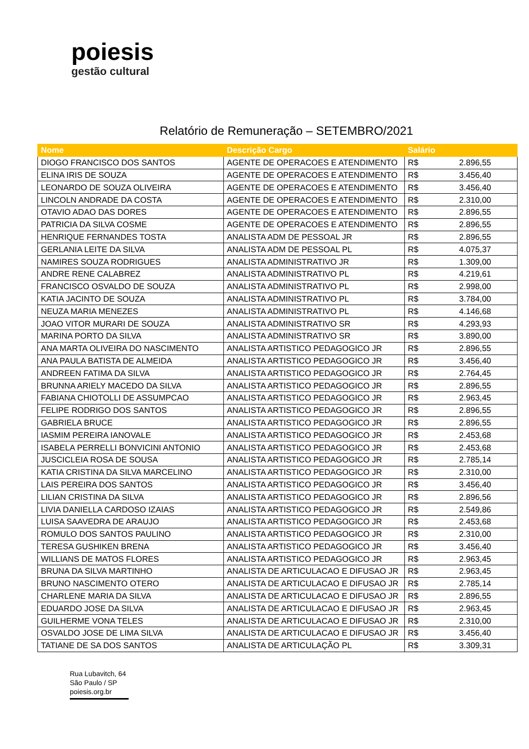poiesis
gestão cultural
Relatório de Remuneração – SETEMBRO/2021
| Nome | Descrição Cargo | Salário | |
| --- | --- | --- | --- |
| DIOGO FRANCISCO DOS SANTOS | AGENTE DE OPERACOES E ATENDIMENTO | R$ | 2.896,55 |
| ELINA IRIS DE SOUZA | AGENTE DE OPERACOES E ATENDIMENTO | R$ | 3.456,40 |
| LEONARDO DE SOUZA OLIVEIRA | AGENTE DE OPERACOES E ATENDIMENTO | R$ | 3.456,40 |
| LINCOLN ANDRADE DA COSTA | AGENTE DE OPERACOES E ATENDIMENTO | R$ | 2.310,00 |
| OTAVIO ADAO DAS DORES | AGENTE DE OPERACOES E ATENDIMENTO | R$ | 2.896,55 |
| PATRICIA DA SILVA COSME | AGENTE DE OPERACOES E ATENDIMENTO | R$ | 2.896,55 |
| HENRIQUE FERNANDES TOSTA | ANALISTA ADM DE PESSOAL JR | R$ | 2.896,55 |
| GERLANIA LEITE DA SILVA | ANALISTA ADM DE PESSOAL PL | R$ | 4.075,37 |
| NAMIRES SOUZA RODRIGUES | ANALISTA ADMINISTRATIVO JR | R$ | 1.309,00 |
| ANDRE RENE CALABREZ | ANALISTA ADMINISTRATIVO PL | R$ | 4.219,61 |
| FRANCISCO OSVALDO DE SOUZA | ANALISTA ADMINISTRATIVO PL | R$ | 2.998,00 |
| KATIA JACINTO DE SOUZA | ANALISTA ADMINISTRATIVO PL | R$ | 3.784,00 |
| NEUZA MARIA MENEZES | ANALISTA ADMINISTRATIVO PL | R$ | 4.146,68 |
| JOAO VITOR MURARI DE SOUZA | ANALISTA ADMINISTRATIVO SR | R$ | 4.293,93 |
| MARINA PORTO DA SILVA | ANALISTA ADMINISTRATIVO SR | R$ | 3.890,00 |
| ANA MARTA OLIVEIRA DO NASCIMENTO | ANALISTA ARTISTICO PEDAGOGICO JR | R$ | 2.896,55 |
| ANA PAULA BATISTA DE ALMEIDA | ANALISTA ARTISTICO PEDAGOGICO JR | R$ | 3.456,40 |
| ANDREEN FATIMA DA SILVA | ANALISTA ARTISTICO PEDAGOGICO JR | R$ | 2.764,45 |
| BRUNNA ARIELY MACEDO DA SILVA | ANALISTA ARTISTICO PEDAGOGICO JR | R$ | 2.896,55 |
| FABIANA CHIOTOLLI DE ASSUMPCAO | ANALISTA ARTISTICO PEDAGOGICO JR | R$ | 2.963,45 |
| FELIPE RODRIGO DOS SANTOS | ANALISTA ARTISTICO PEDAGOGICO JR | R$ | 2.896,55 |
| GABRIELA BRUCE | ANALISTA ARTISTICO PEDAGOGICO JR | R$ | 2.896,55 |
| IASMIM PEREIRA IANOVALE | ANALISTA ARTISTICO PEDAGOGICO JR | R$ | 2.453,68 |
| ISABELA PERRELLI BONVICINI ANTONIO | ANALISTA ARTISTICO PEDAGOGICO JR | R$ | 2.453,68 |
| JUSCICLEIA ROSA DE SOUSA | ANALISTA ARTISTICO PEDAGOGICO JR | R$ | 2.785,14 |
| KATIA CRISTINA DA SILVA MARCELINO | ANALISTA ARTISTICO PEDAGOGICO JR | R$ | 2.310,00 |
| LAIS PEREIRA DOS SANTOS | ANALISTA ARTISTICO PEDAGOGICO JR | R$ | 3.456,40 |
| LILIAN CRISTINA DA SILVA | ANALISTA ARTISTICO PEDAGOGICO JR | R$ | 2.896,56 |
| LIVIA DANIELLA CARDOSO IZAIAS | ANALISTA ARTISTICO PEDAGOGICO JR | R$ | 2.549,86 |
| LUISA SAAVEDRA DE ARAUJO | ANALISTA ARTISTICO PEDAGOGICO JR | R$ | 2.453,68 |
| ROMULO DOS SANTOS PAULINO | ANALISTA ARTISTICO PEDAGOGICO JR | R$ | 2.310,00 |
| TERESA GUSHIKEN BRENA | ANALISTA ARTISTICO PEDAGOGICO JR | R$ | 3.456,40 |
| WILLIANS DE MATOS FLORES | ANALISTA ARTISTICO PEDAGOGICO JR | R$ | 2.963,45 |
| BRUNA DA SILVA MARTINHO | ANALISTA DE ARTICULACAO E DIFUSAO JR | R$ | 2.963,45 |
| BRUNO NASCIMENTO OTERO | ANALISTA DE ARTICULACAO E DIFUSAO JR | R$ | 2.785,14 |
| CHARLENE MARIA DA SILVA | ANALISTA DE ARTICULACAO E DIFUSAO JR | R$ | 2.896,55 |
| EDUARDO JOSE DA SILVA | ANALISTA DE ARTICULACAO E DIFUSAO JR | R$ | 2.963,45 |
| GUILHERME VONA TELES | ANALISTA DE ARTICULACAO E DIFUSAO JR | R$ | 2.310,00 |
| OSVALDO JOSE DE LIMA SILVA | ANALISTA DE ARTICULACAO E DIFUSAO JR | R$ | 3.456,40 |
| TATIANE DE SA DOS SANTOS | ANALISTA DE ARTICULAÇÃO PL | R$ | 3.309,31 |
Rua Lubavitch, 64
São Paulo / SP
poiesis.org.br